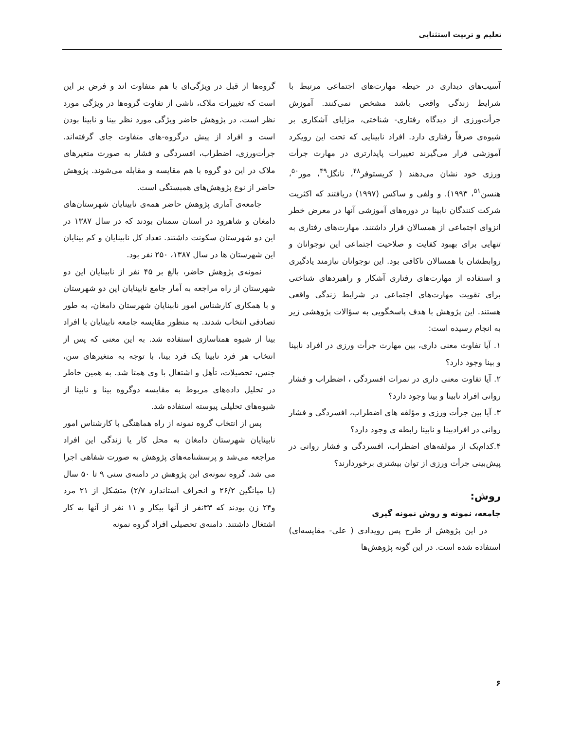تعلیم و تربیت استثنایی
آسیب‌های دیداری در حیطه مهارت‌های اجتماعی مرتبط با شرایط زندگی واقعی باشد مشخص نمی‌کنند. آموزش جرأت‌ورزی از دیدگاه رفتاری- شناختی، مزایای آشکاری بر شیوه‌ی صرفاً رفتاری دارد. افراد نابینایی که تحت این رویکرد آموزشی قرار می‌گیرند تغییرات پایدارتری در مهارت جرأت ورزی خود نشان می‌دهند ( کریستوفر<sup>۴۸</sup>، نانگل<sup>۴۹</sup>، مور<sup>۵۰</sup>، هنسن<sup>۵۱</sup>، ۱۹۹۳). و ولفی و ساکس (۱۹۹۷) دریافتند که اکثریت شرکت کنندگان نابینا در دوره‌های آموزشی آنها در معرض خطر انزوای اجتماعی از همسالان قرار داشتند. مهارت‌های رفتاری به تنهایی برای بهبود کفایت و صلاحیت اجتماعی این نوجوانان و روابطشان با همسالان ناکافی بود. این نوجوانان نیازمند یادگیری و استفاده از مهارت‌های رفتاری آشکار و راهبردهای شناختی برای تقویت مهارت‌های اجتماعی در شرایط زندگی واقعی هستند. این پژوهش با هدف پاسخگویی به سؤالات پژوهشی زیر به انجام رسیده است:
۱. آیا تفاوت معنی داری، بین مهارت جرأت ورزی در افراد نابینا و بینا وجود دارد؟
۲. آیا تفاوت معنی داری در نمرات افسردگی ، اضطراب و فشار روانی افراد نابینا و بینا وجود دارد؟
۳. آیا بین جرأت ورزی و مؤلفه های اضطراب، افسردگی و فشار روانی در افرادبینا و نابینا رابطه ی وجود دارد؟
۴.کدام‌یک از مولفه‌های اضطراب، افسردگی و فشار روانی در پیش‌بینی جرأت ورزی از توان بیشتری برخوردارند؟
روش:
جامعه، نمونه و روش نمونه گیری
در این پژوهش از طرح پس رویدادی ( علی- مقایسه‌ای) استفاده شده است. در این گونه پژوهش‌ها
گروه‌ها از قبل در ویژگی‌ای با هم متفاوت اند و فرض بر این است که تغییرات ملاک، ناشی از تفاوت گروه‌ها در ویژگی مورد نظر است. در پژوهش حاضر ویژگی مورد نظر بینا و نابینا بودن است و افراد از پیش درگروه-های متفاوت جای گرفته‌اند. جرأت‌ورزی، اضطراب، افسردگی و فشار به صورت متغیرهای ملاک در این دو گروه با هم مقایسه و مقابله می‌شوند. پژوهش حاضر از نوع پژوهش‌های همبستگی است.
جامعه‌ی آماری پژوهش حاضر همه‌ی نابینایان شهرستان‌های دامغان و شاهرود در استان سمنان بودند که در سال ۱۳۸۷ در این دو شهرستان سکونت داشتند. تعداد کل نابینایان و کم بینایان این شهرستان ها در سال ۱۳۸۷، ۲۵۰ نفر بود.
نمونه‌ی پژوهش حاضر، بالغ بر ۴۵ نفر از نابینایان این دو شهرستان از راه مراجعه به آمار جامع نابینایان این دو شهرستان و با همکاری کارشناس امور نابینایان شهرستان دامغان، به طور تصادفی انتخاب شدند. به منظور مقایسه جامعه نابینایان با افراد بینا از شیوه همتاسازی استفاده شد. به این معنی که پس از انتخاب هر فرد نابینا یک فرد بینا، با توجه به متغیرهای سن، جنس، تحصیلات، تأهل و اشتغال با وی همتا شد. به همین خاطر در تحلیل داده‌های مربوط به مقایسه دوگروه بینا و نابینا از شیوه‌های تحلیلی پیوسته استفاده شد.
پس از انتخاب گروه نمونه از راه هماهنگی با کارشناس امور نابینایان شهرستان دامغان به محل کار یا زندگی این افراد مراجعه می‌شد و پرسشنامه‌های پژوهش به صورت شفاهی اجرا می شد. گروه نمونه‌ی این پژوهش در دامنه‌ی سنی ۹ تا ۵۰ سال (با میانگین ۲۶/۲ و انحراف استاندارد ۲/۷) متشکل از ۲۱ مرد و۲۴ زن بودند که ۳۳نفر از آنها بیکار و ۱۱ نفر از آنها به کار اشتغال داشتند. دامنه‌ی تحصیلی افراد گروه نمونه
۶